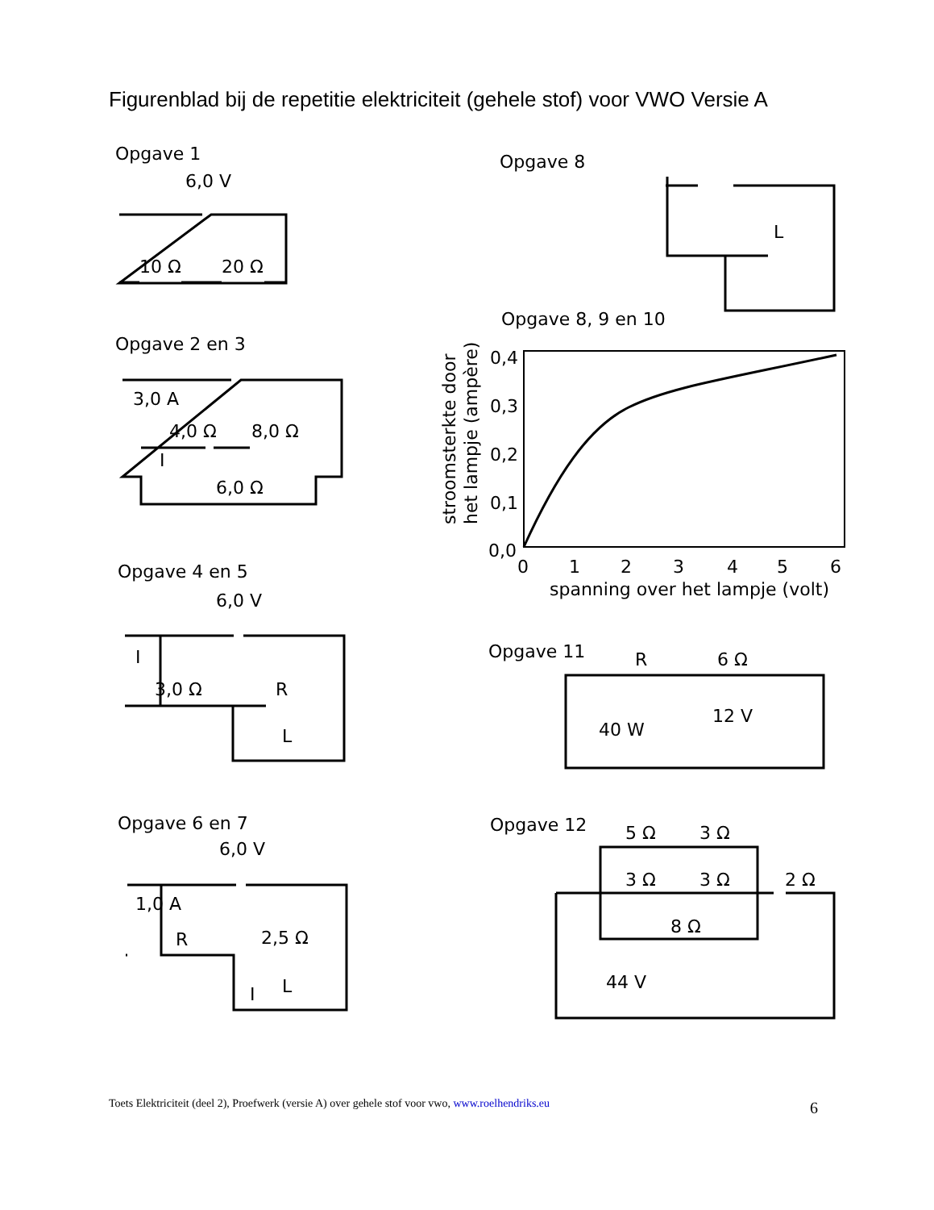Figurenblad bij de repetitie elektriciteit (gehele stof) voor VWO Versie A
Opgave 1
6,0 V
10 Ω
20 Ω
Opgave 2 en 3
3,0 A
4,0 Ω
8,0 Ω
6,0 Ω
I
Opgave 4 en 5
6,0 V
I
3,0 Ω
R
L
Opgave 6 en 7
6,0 V
1,0 A
R
2,5 Ω
I
L
Opgave 8
L
Opgave 8, 9 en 10
0,4
0,3
0,2
0,1
0,0
0
1
2
3
4
5
6
spanning over het lampje (volt)
stroomsterkte door
het lampje (ampère)
Opgave 11
R
6 Ω
12 V
40 W
Opgave 12
5 Ω
3 Ω
3 Ω
3 Ω
2 Ω
8 Ω
44 V
Toets Elektriciteit (deel 2), Proefwerk (versie A) over gehele stof voor vwo, www.roelhendriks.eu
6